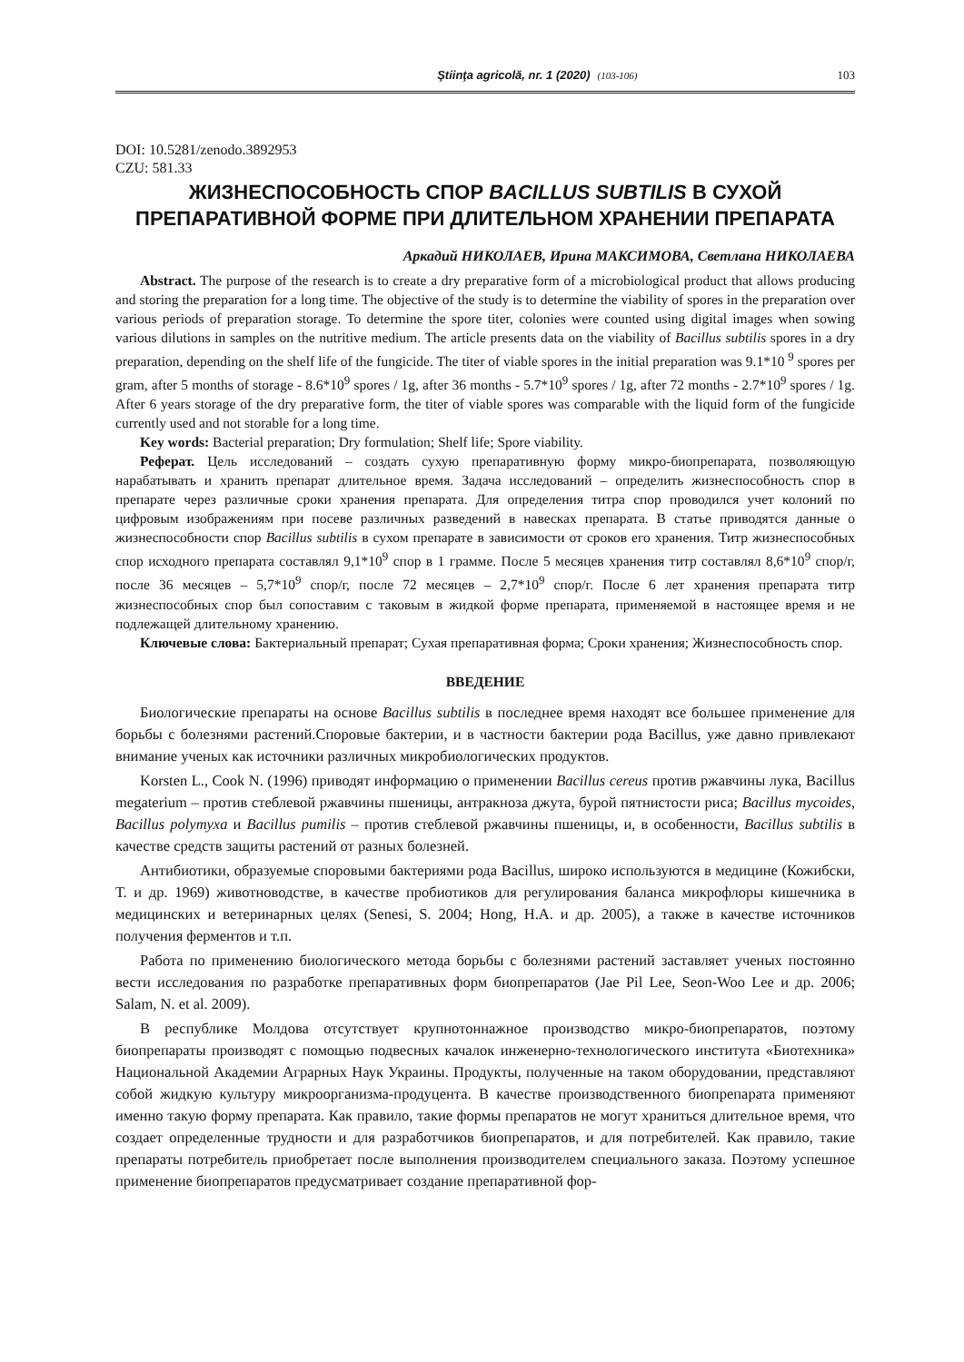Ştiinţa agricolă, nr. 1 (2020) (103-106) 103
DOI: 10.5281/zenodo.3892953
CZU: 581.33
ЖИЗНЕСПОСОБНОСТЬ СПОР BACILLUS SUBTILIS В СУХОЙ ПРЕПАРАТИВНОЙ ФОРМЕ ПРИ ДЛИТЕЛЬНОМ ХРАНЕНИИ ПРЕПАРАТА
Аркадий НИКОЛАЕВ, Ирина МАКСИМОВА, Светлана НИКОЛАЕВА
Abstract. The purpose of the research is to create a dry preparative form of a microbiological product that allows producing and storing the preparation for a long time. The objective of the study is to determine the viability of spores in the preparation over various periods of preparation storage. To determine the spore titer, colonies were counted using digital images when sowing various dilutions in samples on the nutritive medium. The article presents data on the viability of Bacillus subtilis spores in a dry preparation, depending on the shelf life of the fungicide. The titer of viable spores in the initial preparation was 9.1*10 <sup>9</sup> spores per gram, after 5 months of storage - 8.6*10<sup>9</sup> spores / 1g, after 36 months - 5.7*10<sup>9</sup> spores / 1g, after 72 months - 2.7*10<sup>9</sup> spores / 1g. After 6 years storage of the dry preparative form, the titer of viable spores was comparable with the liquid form of the fungicide currently used and not storable for a long time.
Key words: Bacterial preparation; Dry formulation; Shelf life; Spore viability.
Реферат. Цель исследований – создать сухую препаративную форму микро-биопрепарата, позволяющую нарабатывать и хранить препарат длительное время. Задача исследований – определить жизнеспособность спор в препарате через различные сроки хранения препарата. Для определения титра спор проводился учет колоний по цифровым изображениям при посеве различных разведений в навесках препарата. В статье приводятся данные о жизнеспособности спор Bacillus subtilis в сухом препарате в зависимости от сроков его хранения. Титр жизнеспособных спор исходного препарата составлял 9,1*10<sup>9</sup> спор в 1 грамме. После 5 месяцев хранения титр составлял 8,6*10<sup>9</sup> спор/г, после 36 месяцев – 5,7*10<sup>9</sup> спор/г, после 72 месяцев – 2,7*10<sup>9</sup> спор/г. После 6 лет хранения препарата титр жизнеспособных спор был сопоставим с таковым в жидкой форме препарата, применяемой в настоящее время и не подлежащей длительному хранению.
Ключевые слова: Бактериальный препарат; Сухая препаративная форма; Сроки хранения; Жизнеспособность спор.
ВВЕДЕНИЕ
Биологические препараты на основе Bacillus subtilis в последнее время находят все большее применение для борьбы с болезнями растений.Споровые бактерии, и в частности бактерии рода Bacillus, уже давно привлекают внимание ученых как источники различных микробиологических продуктов.
Korsten L., Cook N. (1996) приводят информацию о применении Bacillus cereus против ржавчины лука, Bacillus megaterium – против стеблевой ржавчины пшеницы, антракноза джута, бурой пятнистости риса; Bacillus mycoides, Bacillus polymyxa и Bacillus pumilis – против стеблевой ржавчины пшеницы, и, в особенности, Bacillus subtilis в качестве средств защиты растений от разных болезней.
Антибиотики, образуемые споровыми бактериями рода Bacillus, широко используются в медицине (Кожибски, Т. и др. 1969) животноводстве, в качестве пробиотиков для регулирования баланса микрофлоры кишечника в медицинских и ветеринарных целях (Senesi, S. 2004; Hong, H.A. и др. 2005), а также в качестве источников получения ферментов и т.п.
Работа по применению биологического метода борьбы с болезнями растений заставляет ученых постоянно вести исследования по разработке препаративных форм биопрепаратов (Jae Pil Lee, Seon-Woo Lee и др. 2006; Salam, N. et al. 2009).
В республике Молдова отсутствует крупнотоннажное производство микро-биопрепаратов, поэтому биопрепараты производят с помощью подвесных качалок инженерно-технологического института «Биотехника» Национальной Академии Аграрных Наук Украины. Продукты, полученные на таком оборудовании, представляют собой жидкую культуру микроорганизма-продуцента. В качестве производственного биопрепарата применяют именно такую форму препарата. Как правило, такие формы препаратов не могут храниться длительное время, что создает определенные трудности и для разработчиков биопрепаратов, и для потребителей. Как правило, такие препараты потребитель приобретает после выполнения производителем специального заказа. Поэтому успешное применение биопрепаратов предусматривает создание препаративной фор-